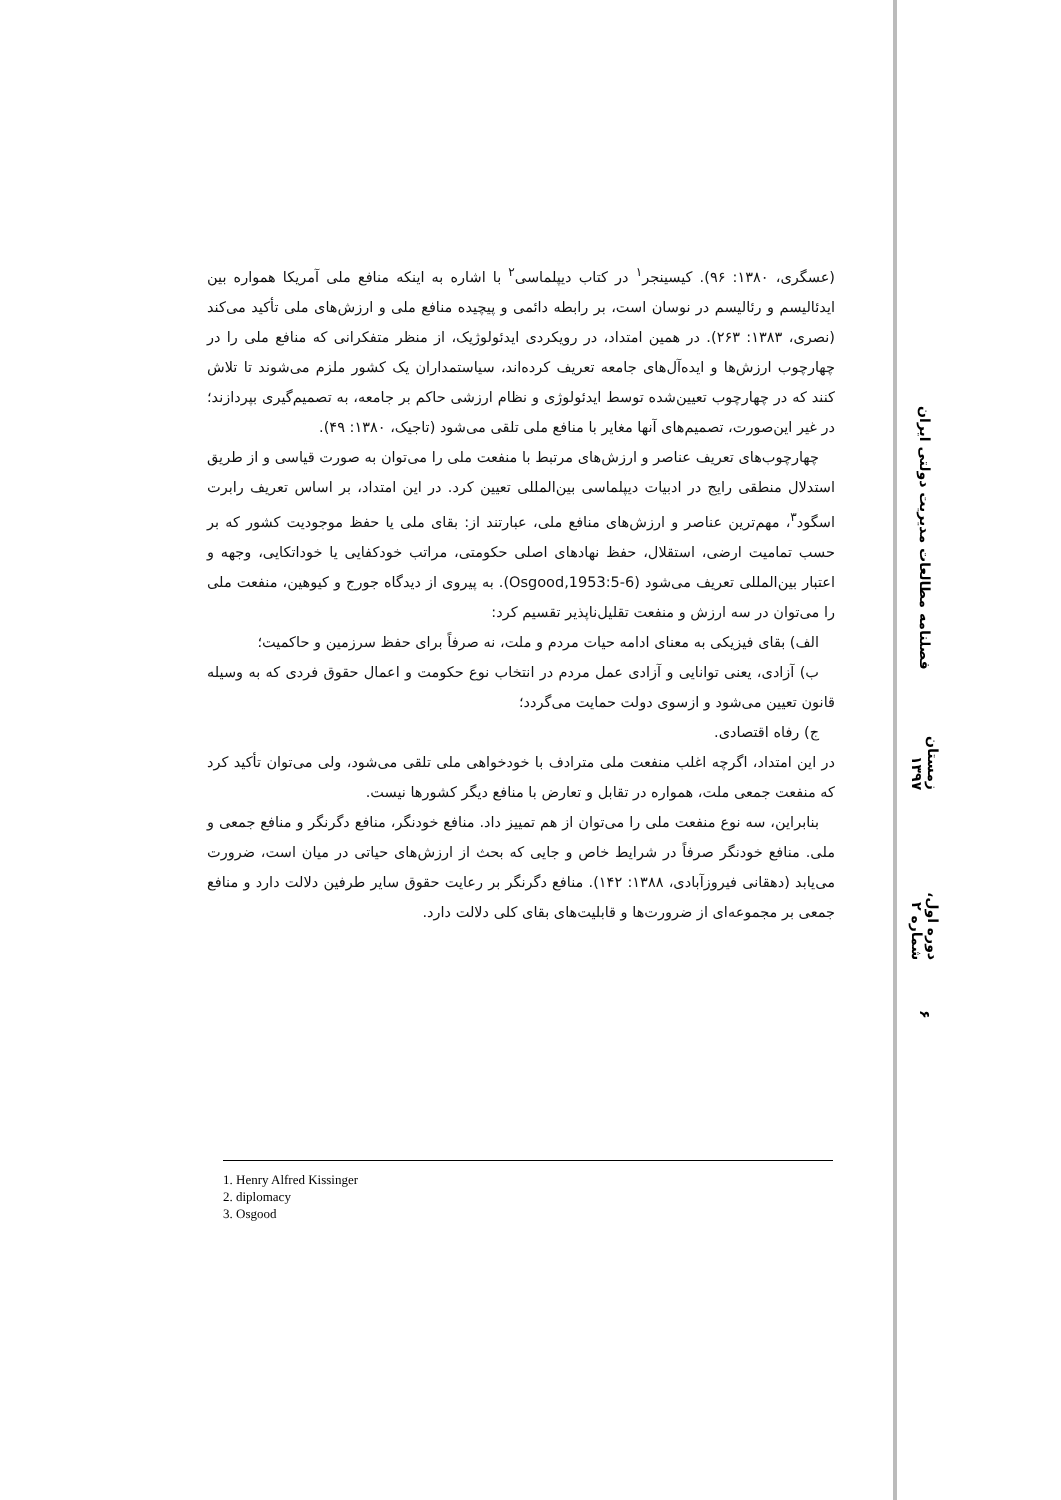(عسگری، ۱۳۸۰: ۹۶). کیسینجر<sup>۱</sup> در کتاب دیپلماسی<sup>۲</sup> با اشاره به اینکه منافع ملی آمریکا همواره بین ایدئالیسم و رئالیسم در نوسان است، بر رابطه دائمی و پیچیده منافع ملی و ارزش‌های ملی تأکید می‌کند (نصری، ۱۳۸۳: ۲۶۳). در همین امتداد، در رویکردی ایدئولوژیک، از منظر متفکرانی که منافع ملی را در چهارچوب ارزش‌ها و ایده‌آل‌های جامعه تعریف کرده‌اند، سیاستمداران یک کشور ملزم می‌شوند تا تلاش کنند که در چهارچوب تعیین‌شده توسط ایدئولوژی و نظام ارزشی حاکم بر جامعه، به تصمیم‌گیری بپردازند؛ در غیر این‌صورت، تصمیم‌های آنها مغایر با منافع ملی تلقی می‌شود (تاجیک، ۱۳۸۰: ۴۹).
چهارچوب‌های تعریف عناصر و ارزش‌های مرتبط با منفعت ملی را می‌توان به صورت قیاسی و از طریق استدلال منطقی رایج در ادبیات دیپلماسی بین‌المللی تعیین کرد. در این امتداد، بر اساس تعریف رابرت اسگود<sup>۳</sup>، مهم‌ترین عناصر و ارزش‌های منافع ملی، عبارتند از: بقای ملی یا حفظ موجودیت کشور که بر حسب تمامیت ارضی، استقلال، حفظ نهادهای اصلی حکومتی، مراتب خودکفایی یا خوداتکایی، وجهه و اعتبار بین‌المللی تعریف می‌شود (Osgood,1953:5-6). به پیروی از دیدگاه جورج و کیوهین، منفعت ملی را می‌توان در سه ارزش و منفعت تقلیل‌ناپذیر تقسیم کرد:
الف) بقای فیزیکی به معنای ادامه حیات مردم و ملت، نه صرفاً برای حفظ سرزمین و حاکمیت؛
ب) آزادی، یعنی توانایی و آزادی عمل مردم در انتخاب نوع حکومت و اعمال حقوق فردی که به وسیله قانون تعیین می‌شود و ازسوی دولت حمایت می‌گردد؛
ج) رفاه اقتصادی.
در این امتداد، اگرچه اغلب منفعت ملی مترادف با خودخواهی ملی تلقی می‌شود، ولی می‌توان تأکید کرد که منفعت جمعی ملت، همواره در تقابل و تعارض با منافع دیگر کشورها نیست.
بنابراین، سه نوع منفعت ملی را می‌توان از هم تمییز داد. منافع خودنگر، منافع دگرنگر و منافع جمعی و ملی. منافع خودنگر صرفاً در شرایط خاص و جایی که بحث از ارزش‌های حیاتی در میان است، ضرورت می‌یابد (دهقانی فیروزآبادی، ۱۳۸۸: ۱۴۲). منافع دگرنگر بر رعایت حقوق سایر طرفین دلالت دارد و منافع جمعی بر مجموعه‌ای از ضرورت‌ها و قابلیت‌های بقای کلی دلالت دارد.
فصلنامه مطالعات مدیریت دولتی ایران
زمستان ۱۳۹۷
دوره اول، شماره ۲
۶
1. Henry Alfred Kissinger
2. diplomacy
3. Osgood